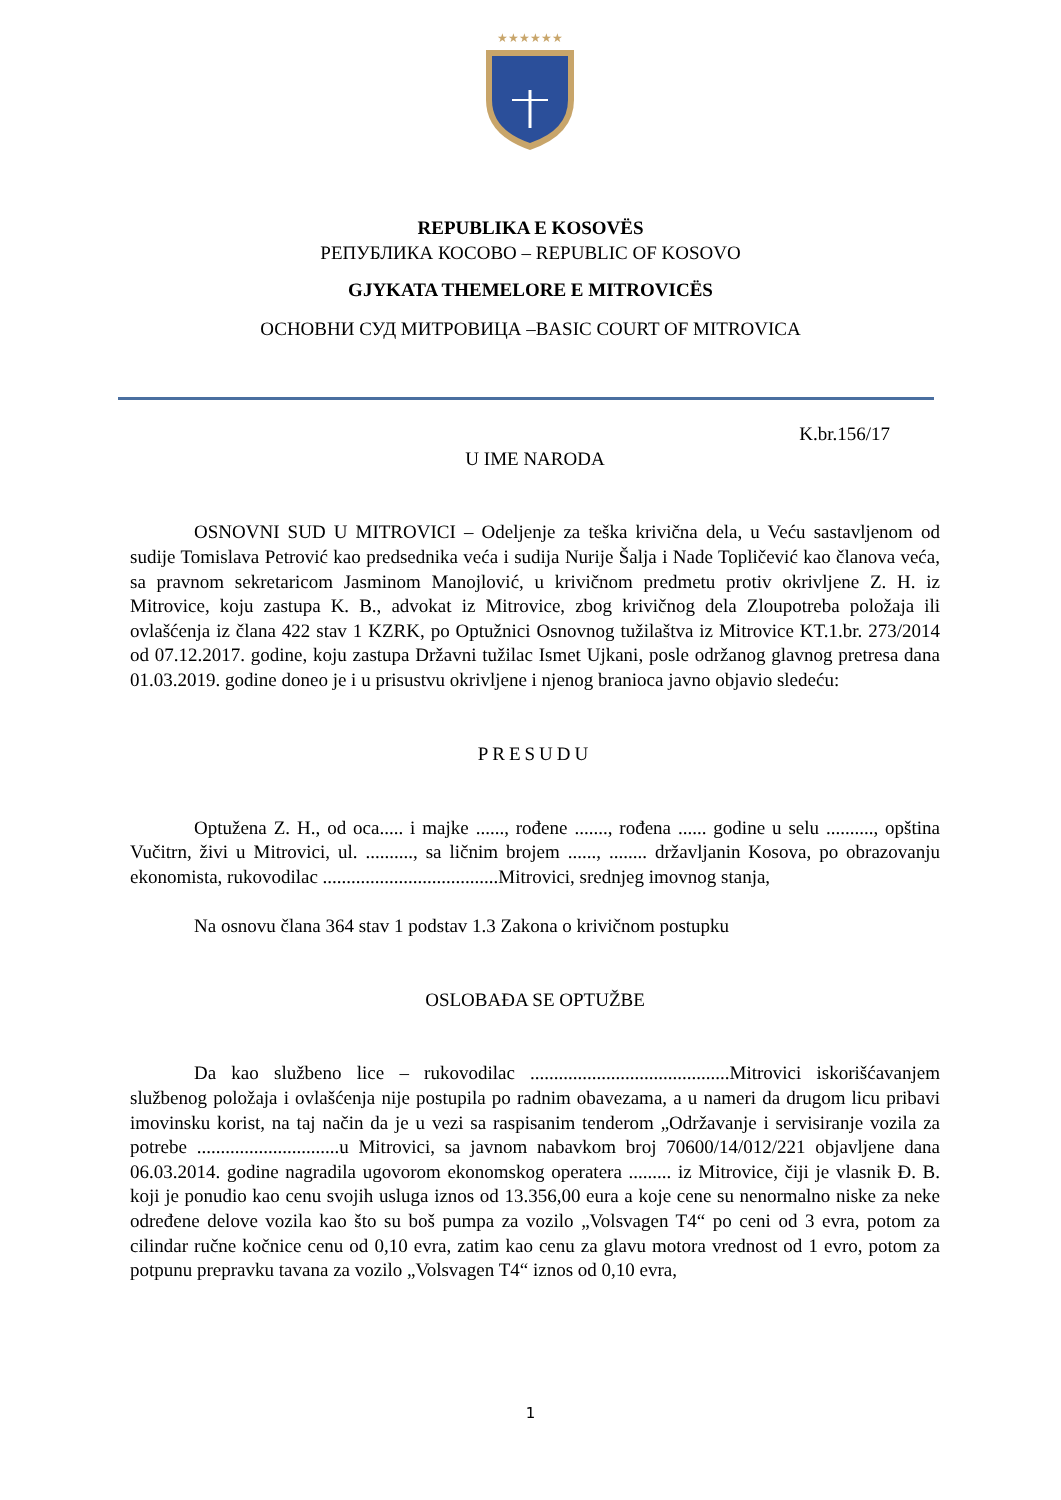★★★★★★
REPUBLIKA E KOSOVËS
РЕПУБЛИКА КОСОВО – REPUBLIC OF KOSOVO
GJYKATA THEMELORE E MITROVICËS
ОСНОВНИ СУД МИТРОВИЦА –BASIC COURT OF MITROVICA
K.br.156/17
U IME NARODA
OSNOVNI SUD U MITROVICI – Odeljenje za teška krivična dela, u Veću sastavljenom od sudije Tomislava Petrović kao predsednika veća i sudija Nurije Šalja i Nade Topličević kao članova veća, sa pravnom sekretaricom Jasminom Manojlović, u krivičnom predmetu protiv okrivljene Z. H. iz Mitrovice, koju zastupa K. B., advokat iz Mitrovice, zbog krivičnog dela Zloupotreba položaja ili ovlašćenja iz člana 422 stav 1 KZRK, po Optužnici Osnovnog tužilaštva iz Mitrovice KT.1.br. 273/2014 od 07.12.2017. godine, koju zastupa Državni tužilac Ismet Ujkani, posle održanog glavnog pretresa dana 01.03.2019. godine doneo je i u prisustvu okrivljene i njenog branioca javno objavio sledeću:
PRESUDU
Optužena Z. H., od oca..... i majke ......, rođene ......., rođena ...... godine u selu .........., opština Vučitrn, živi u Mitrovici, ul. .........., sa ličnim brojem ......, ........ državljanin Kosova, po obrazovanju ekonomista, rukovodilac .....................................Mitrovici, srednjeg imovnog stanja,
Na osnovu člana 364 stav 1 podstav 1.3 Zakona o krivičnom postupku
OSLOBAĐA SE OPTUŽBE
Da kao službeno lice – rukovodilac ..........................................Mitrovici iskorišćavanjem službenog položaja i ovlašćenja nije postupila po radnim obavezama, a u nameri da drugom licu pribavi imovinsku korist, na taj način da je u vezi sa raspisanim tenderom „Održavanje i servisiranje vozila za potrebe ..............................u Mitrovici, sa javnom nabavkom broj 70600/14/012/221 objavljene dana 06.03.2014. godine nagradila ugovorom ekonomskog operatera ......... iz Mitrovice, čiji je vlasnik Đ. B. koji je ponudio kao cenu svojih usluga iznos od 13.356,00 eura a koje cene su nenormalno niske za neke određene delove vozila kao što su boš pumpa za vozilo „Volsvagen T4“ po ceni od 3 evra, potom za cilindar ručne kočnice cenu od 0,10 evra, zatim kao cenu za glavu motora vrednost od 1 evro, potom za potpunu prepravku tavana za vozilo „Volsvagen T4“ iznos od 0,10 evra,
1